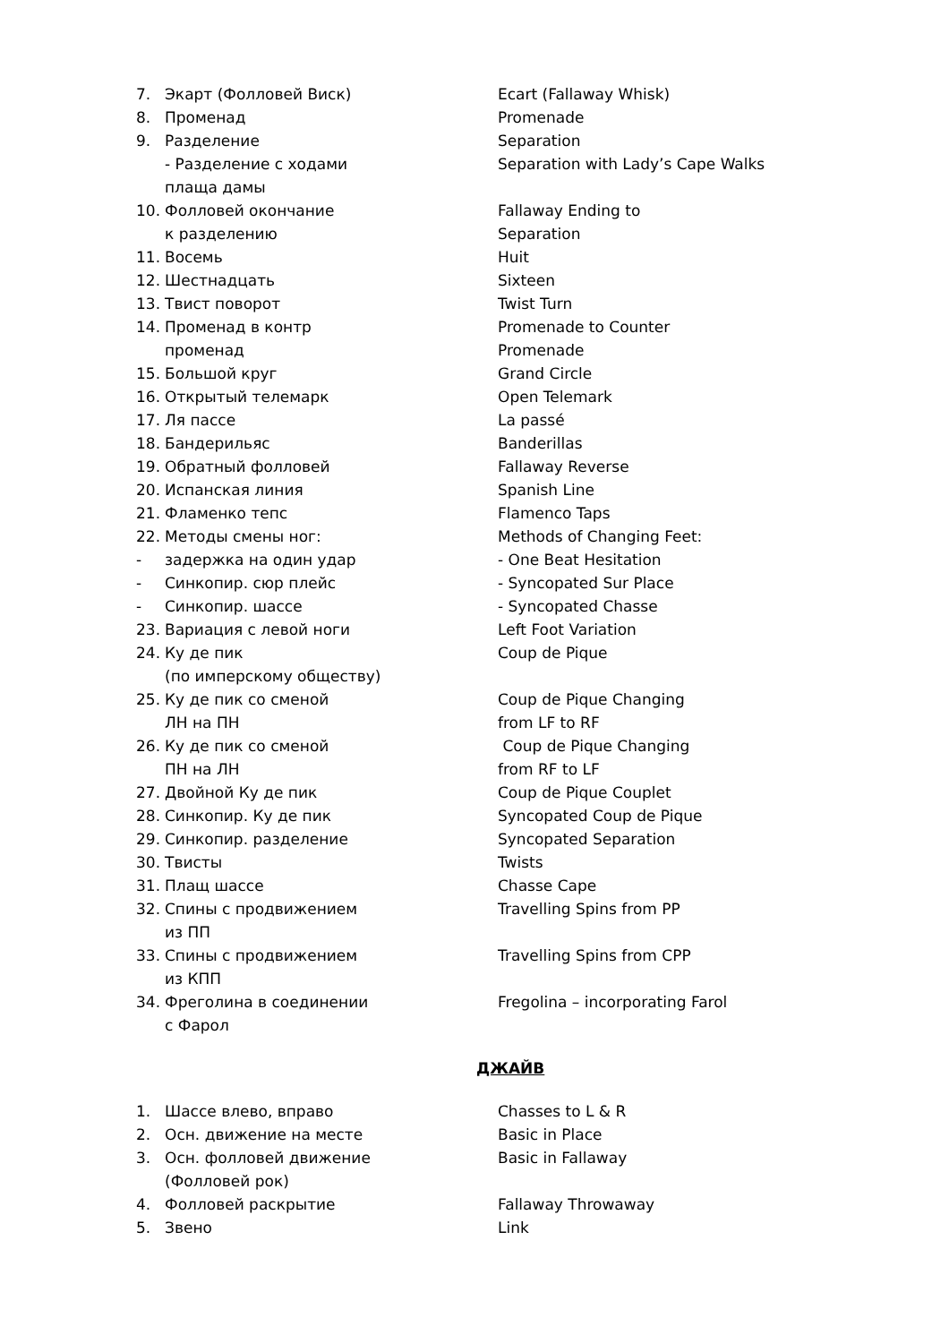7. Экарт (Фолловей Виск) Ecart (Fallaway Whisk)
8. Променад Promenade
9. Разделение Separation
- Разделение с ходами
плаща дамы Separation with Lady’s Cape Walks
10. Фолловей окончание
к разделению Fallaway Ending to
Separation
11. Восемь Huit
12. Шестнадцать Sixteen
13. Твист поворот Twist Turn
14. Променад в контр
променад Promenade to Counter
Promenade
15. Большой круг Grand Circle
16. Открытый телемарк Open Telemark
17. Ля пассе La passé
18. Бандерильяс Banderillas
19. Обратный фолловей Fallaway Reverse
20. Испанская линия Spanish Line
21. Фламенко тепс Flamenco Taps
22. Методы смены ног: Methods of Changing Feet:
- задержка на один удар - One Beat Hesitation
- Синкопир. сюр плейс - Syncopated Sur Place
- Синкопир. шассе - Syncopated Chasse
23. Вариация с левой ноги Left Foot Variation
24. Ку де пик
(по имперскому обществу) Coup de Pique
25. Ку де пик со сменой
ЛН на ПН Coup de Pique Changing
from LF to RF
26. Ку де пик со сменой
ПН на ЛН Coup de Pique Changing
from RF to LF
27. Двойной Ку де пик Coup de Pique Couplet
28. Синкопир. Ку де пик Syncopated Coup de Pique
29. Синкопир. разделение Syncopated Separation
30. Твисты Twists
31. Плащ шассе Chasse Cape
32. Спины с продвижением
из ПП Travelling Spins from PP
33. Спины с продвижением
из КПП Travelling Spins from CPP
34. Фреголина в соединении
с Фарол Fregolina – incorporating Farol
ДЖАЙВ
1. Шассе влево, вправо Chasses to L & R
2. Осн. движение на месте Basic in Place
3. Осн. фолловей движение
(Фолловей рок) Basic in Fallaway
4. Фолловей раскрытие Fallaway Throwaway
5. Звено Link